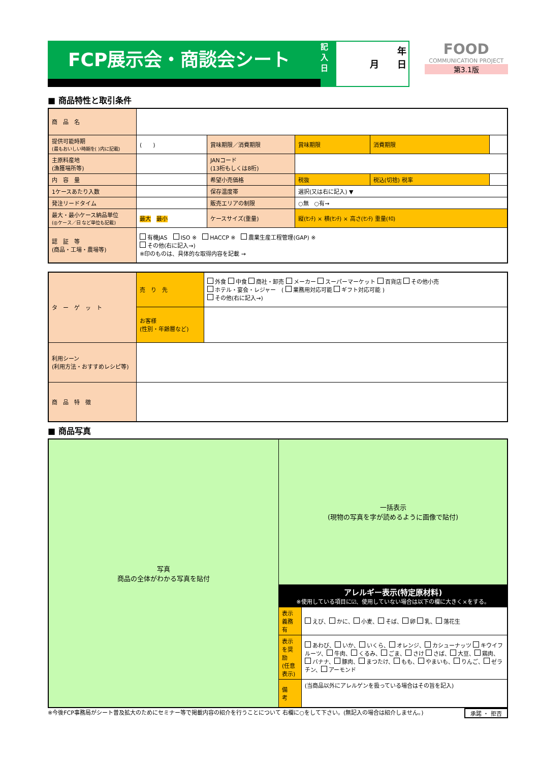FCP展示会・商談会シート
記入日
年
月　　日
FOOD
COMMUNICATION PROJECT
第3.1版
■ 商品特性と取引条件
| 商 品 名 | | | | | |
| 提供可能時期 (最もおいしい時期を( )内に記載) | ( ) | 賞味期限／消費期限 | 賞味期限 | 消費期限 | |
| 主原料産地 (漁獲場所等) | | JANコード (13桁もしくは8桁) | | | |
| 内 容 量 | | 希望小売価格 | 税抜 | 税込(切捨) 税率 | |
| 1ケースあたり入数 | | 保存温度帯 | 選択(又は右に記入) ▼ | | |
| 発注リードタイム | | 販売エリアの制限 | ○無 ○有→ | | |
| 最大・最小ケース納品単位 (◎ケース／日 など単位も記載) | 最大 最小 | ケースサイズ(重量) | 縦(ｾﾝﾁ) × 横(ｾﾝﾁ) × 高さ(ｾﾝﾁ) 重量(ｷﾛ) | | |
| 認 証 等 (商品・工場・農場等) | 有機JAS ISO ※ HACCP ※ 農業生産工程管理(GAP) ※ その他(右に記入→) ※印のものは、具体的な取得内容を記載 → | | | | |
| タ ー ゲ ッ ト | 売 り 先 | 外食 中食 商社・卸売 メーカー スーパーマーケット 百貨店 その他小売 ホテル・宴会・レジャー ( 業務用対応可能 ギフト対応可能 ) その他(右に記入→) |
| | お客様 (性別・年齢層など) | |
| 利用シーン (利用方法・おすすめレシピ等) | | |
| 商 品 特 徴 | | |
■ 商品写真
| 写真 商品の全体がわかる写真を貼付 | 一括表示 (現物の写真を字が読めるように画像で貼付) | |
| | アレルギー表示(特定原材料) ※使用している項目に☑、使用していない場合は以下の欄に大きく×をする。 | |
| | 表示義務有 | えび、 かに、 小麦、 そば、 卵 乳、 落花生 |
| | 表示を奨励 (任意表示) | あわび、 いか、 いくら、 オレンジ、 カシューナッツ キウイフルーツ、 牛肉、 くるみ、 ごま、 さけ さば、 大豆、 鶏肉、 バナナ、 豚肉、 まつたけ、 もも、 やまいも、 りんご、 ゼラチン、 アーモンド |
| | 備 考 | (当商品以外にアレルゲンを扱っている場合はその旨を記入) |
※今後FCP事務局がシート普及拡大のためにセミナー等で掲載内容の紹介を行うことについて 右欄に○をして下さい。(無記入の場合は紹介しません。) 承諾 ・ 拒否